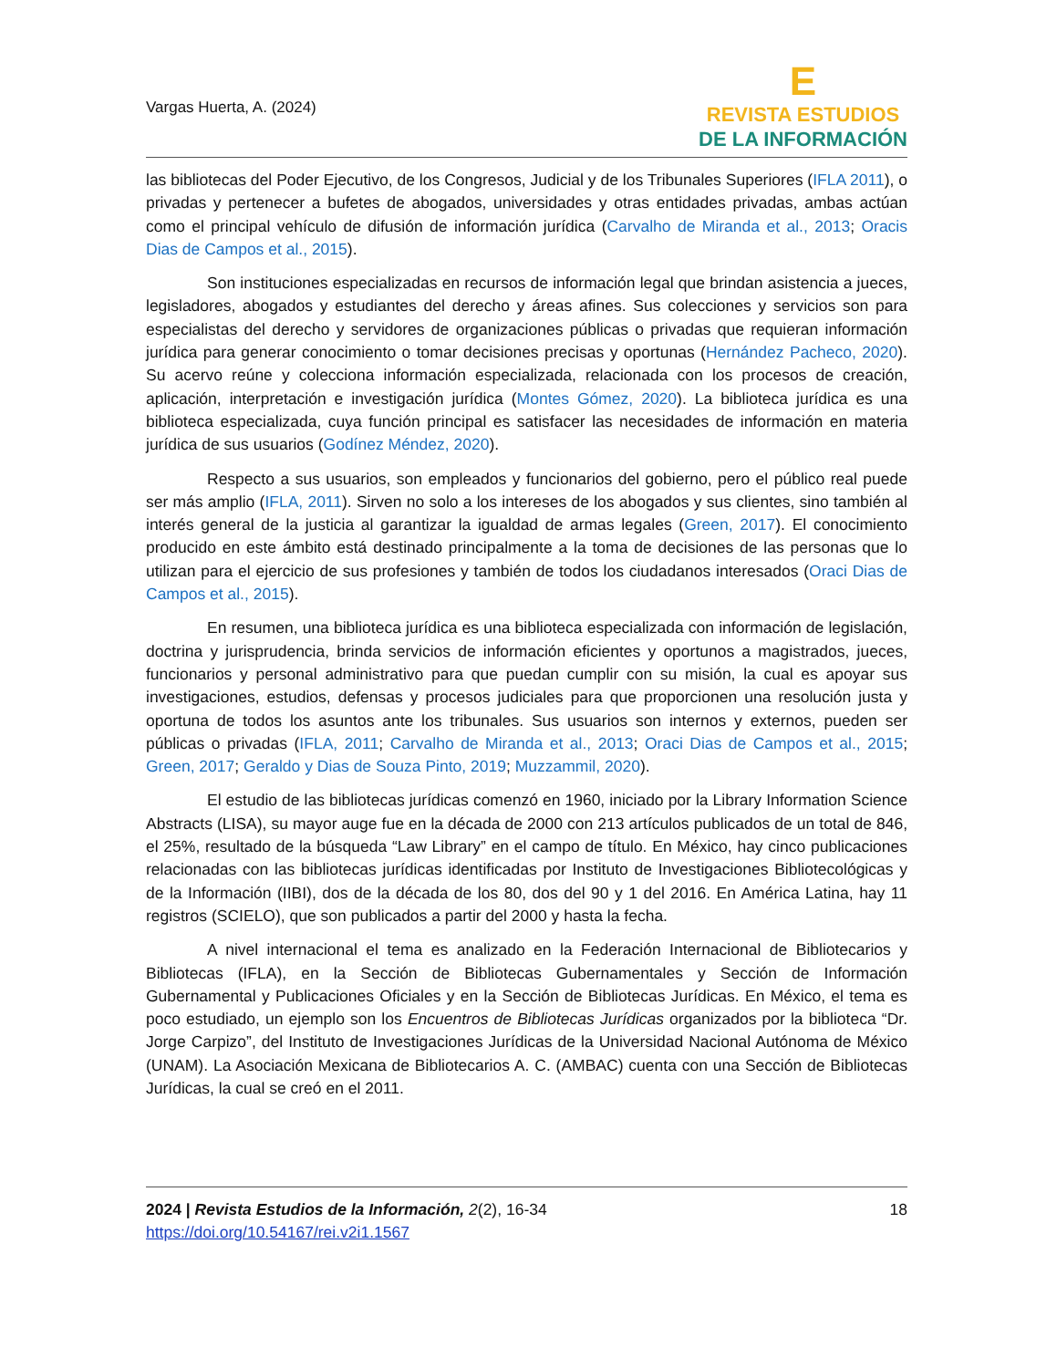Vargas Huerta, A. (2024)
E
REVISTA ESTUDIOS
DE LA INFORMACIÓN
las bibliotecas del Poder Ejecutivo, de los Congresos, Judicial y de los Tribunales Superiores (IFLA 2011), o privadas y pertenecer a bufetes de abogados, universidades y otras entidades privadas, ambas actúan como el principal vehículo de difusión de información jurídica (Carvalho de Miranda et al., 2013; Oracis Dias de Campos et al., 2015).
Son instituciones especializadas en recursos de información legal que brindan asistencia a jueces, legisladores, abogados y estudiantes del derecho y áreas afines. Sus colecciones y servicios son para especialistas del derecho y servidores de organizaciones públicas o privadas que requieran información jurídica para generar conocimiento o tomar decisiones precisas y oportunas (Hernández Pacheco, 2020). Su acervo reúne y colecciona información especializada, relacionada con los procesos de creación, aplicación, interpretación e investigación jurídica (Montes Gómez, 2020). La biblioteca jurídica es una biblioteca especializada, cuya función principal es satisfacer las necesidades de información en materia jurídica de sus usuarios (Godínez Méndez, 2020).
Respecto a sus usuarios, son empleados y funcionarios del gobierno, pero el público real puede ser más amplio (IFLA, 2011). Sirven no solo a los intereses de los abogados y sus clientes, sino también al interés general de la justicia al garantizar la igualdad de armas legales (Green, 2017). El conocimiento producido en este ámbito está destinado principalmente a la toma de decisiones de las personas que lo utilizan para el ejercicio de sus profesiones y también de todos los ciudadanos interesados (Oraci Dias de Campos et al., 2015).
En resumen, una biblioteca jurídica es una biblioteca especializada con información de legislación, doctrina y jurisprudencia, brinda servicios de información eficientes y oportunos a magistrados, jueces, funcionarios y personal administrativo para que puedan cumplir con su misión, la cual es apoyar sus investigaciones, estudios, defensas y procesos judiciales para que proporcionen una resolución justa y oportuna de todos los asuntos ante los tribunales. Sus usuarios son internos y externos, pueden ser públicas o privadas (IFLA, 2011; Carvalho de Miranda et al., 2013; Oraci Dias de Campos et al., 2015; Green, 2017; Geraldo y Dias de Souza Pinto, 2019; Muzzammil, 2020).
El estudio de las bibliotecas jurídicas comenzó en 1960, iniciado por la Library Information Science Abstracts (LISA), su mayor auge fue en la década de 2000 con 213 artículos publicados de un total de 846, el 25%, resultado de la búsqueda “Law Library” en el campo de título. En México, hay cinco publicaciones relacionadas con las bibliotecas jurídicas identificadas por Instituto de Investigaciones Bibliotecológicas y de la Información (IIBI), dos de la década de los 80, dos del 90 y 1 del 2016. En América Latina, hay 11 registros (SCIELO), que son publicados a partir del 2000 y hasta la fecha.
A nivel internacional el tema es analizado en la Federación Internacional de Bibliotecarios y Bibliotecas (IFLA), en la Sección de Bibliotecas Gubernamentales y Sección de Información Gubernamental y Publicaciones Oficiales y en la Sección de Bibliotecas Jurídicas. En México, el tema es poco estudiado, un ejemplo son los Encuentros de Bibliotecas Jurídicas organizados por la biblioteca “Dr. Jorge Carpizo”, del Instituto de Investigaciones Jurídicas de la Universidad Nacional Autónoma de México (UNAM). La Asociación Mexicana de Bibliotecarios A. C. (AMBAC) cuenta con una Sección de Bibliotecas Jurídicas, la cual se creó en el 2011.
2024 | Revista Estudios de la Información, 2(2), 16-34
https://doi.org/10.54167/rei.v2i1.1567
18